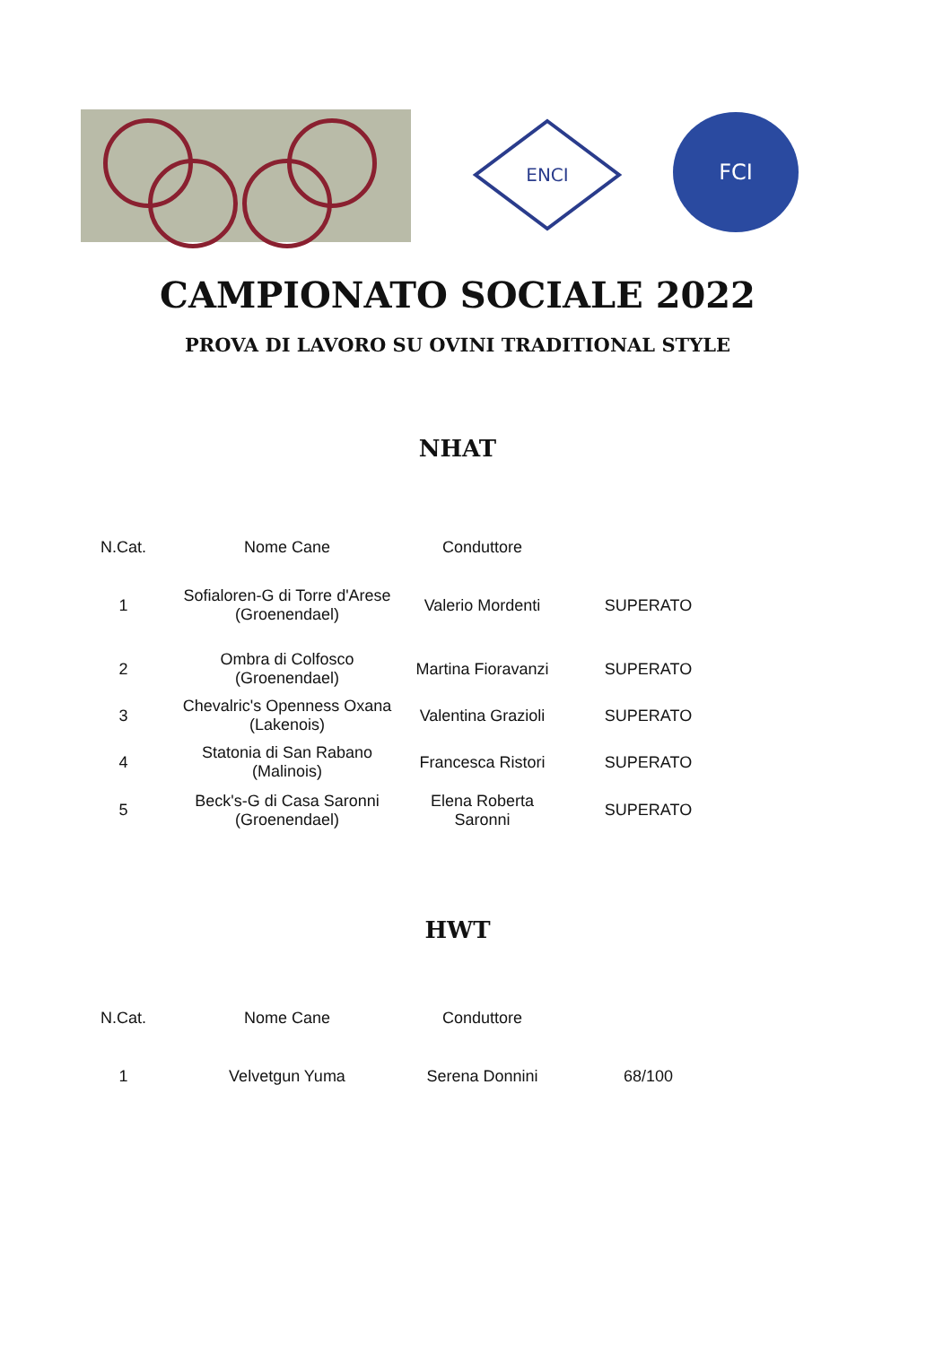ENCI
FCI
CAMPIONATO SOCIALE 2022
PROVA DI LAVORO SU OVINI TRADITIONAL STYLE
NHAT
| N.Cat. | Nome Cane | Conduttore | |
| --- | --- | --- | --- |
| 1 | Sofialoren-G di Torre d'Arese (Groenendael) | Valerio Mordenti | SUPERATO |
| 2 | Ombra di Colfosco (Groenendael) | Martina Fioravanzi | SUPERATO |
| 3 | Chevalric's Openness Oxana (Lakenois) | Valentina Grazioli | SUPERATO |
| 4 | Statonia di San Rabano (Malinois) | Francesca Ristori | SUPERATO |
| 5 | Beck's-G di Casa Saronni (Groenendael) | Elena Roberta Saronni | SUPERATO |
HWT
| N.Cat. | Nome Cane | Conduttore | |
| --- | --- | --- | --- |
| 1 | Velvetgun Yuma | Serena Donnini | 68/100 |